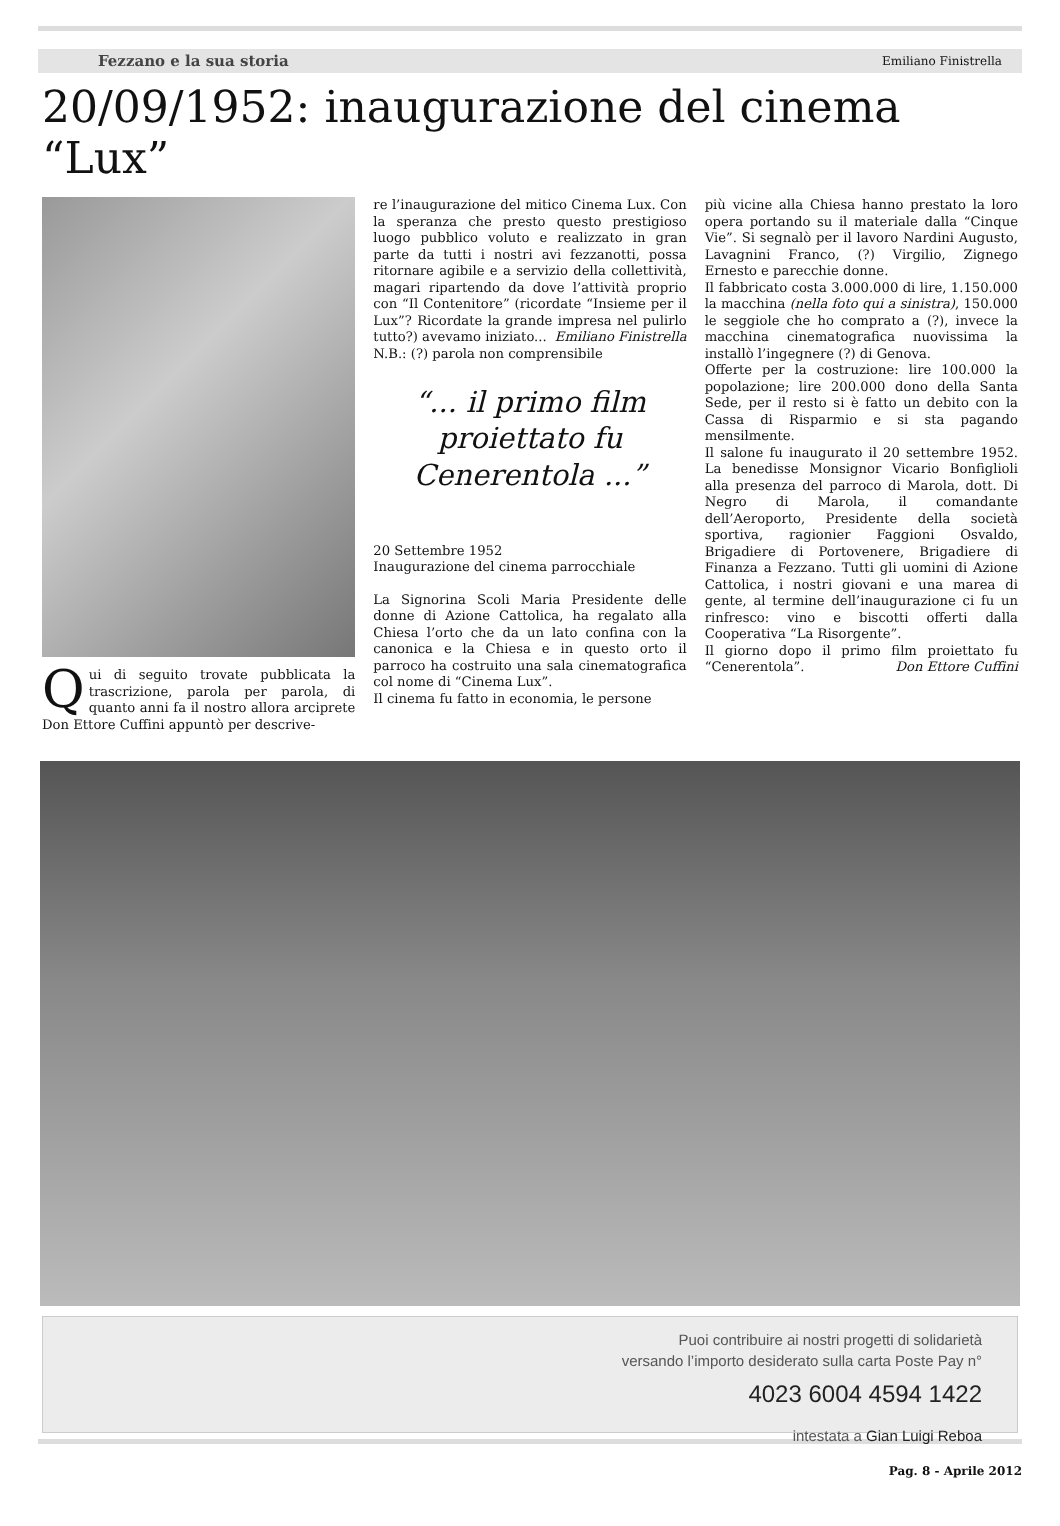Fezzano e la sua storia Emiliano Finistrella
20/09/1952: inaugurazione del cinema “Lux”
Qui di seguito trovate pubblicata la trascrizione, parola per parola, di quanto anni fa il nostro allora arciprete Don Ettore Cuffini appuntò per descrive-
re l’inaugurazione del mitico Cinema Lux. Con la speranza che presto questo prestigioso luogo pubblico voluto e realizzato in gran parte da tutti i nostri avi fezzanotti, possa ritornare agibile e a servizio della collettività, magari ripartendo da dove l’attività proprio con “Il Contenitore” (ricordate “Insieme per il Lux”? Ricordate la grande impresa nel pulirlo tutto?) avevamo iniziato... Emiliano Finistrella
N.B.: (?) parola non comprensibile
“... il primo film proiettato fu Cenerentola ...”
20 Settembre 1952
Inaugurazione del cinema parrocchiale
La Signorina Scoli Maria Presidente delle donne di Azione Cattolica, ha regalato alla Chiesa l’orto che da un lato confina con la canonica e la Chiesa e in questo orto il parroco ha costruito una sala cinematografica col nome di “Cinema Lux”.
Il cinema fu fatto in economia, le persone
più vicine alla Chiesa hanno prestato la loro opera portando su il materiale dalla “Cinque Vie”. Si segnalò per il lavoro Nardini Augusto, Lavagnini Franco, (?) Virgilio, Zignego Ernesto e parecchie donne.
Il fabbricato costa 3.000.000 di lire, 1.150.000 la macchina (nella foto qui a sinistra), 150.000 le seggiole che ho comprato a (?), invece la macchina cinematografica nuovissima la installò l’ingegnere (?) di Genova.
Offerte per la costruzione: lire 100.000 la popolazione; lire 200.000 dono della Santa Sede, per il resto si è fatto un debito con la Cassa di Risparmio e si sta pagando mensilmente.
Il salone fu inaugurato il 20 settembre 1952. La benedisse Monsignor Vicario Bonfiglioli alla presenza del parroco di Marola, dott. Di Negro di Marola, il comandante dell’Aeroporto, Presidente della società sportiva, ragionier Faggioni Osvaldo, Brigadiere di Portovenere, Brigadiere di Finanza a Fezzano. Tutti gli uomini di Azione Cattolica, i nostri giovani e una marea di gente, al termine dell’inaugurazione ci fu un rinfresco: vino e biscotti offerti dalla Cooperativa “La Risorgente”.
Il giorno dopo il primo film proiettato fu “Cenerentola”. Don Ettore Cuffini
Puoi contribuire ai nostri progetti di solidarietà
versando l’importo desiderato sulla carta Poste Pay n°
4023 6004 4594 1422
intestata a Gian Luigi Reboa
Pag. 8 - Aprile 2012